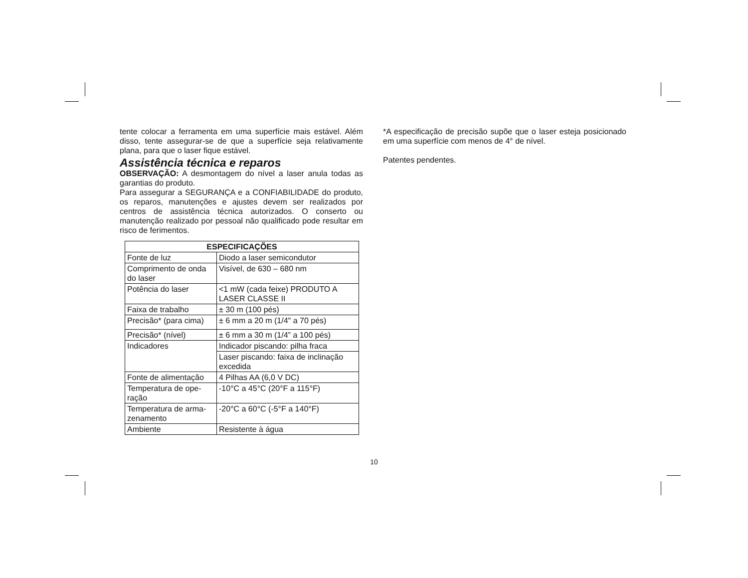tente colocar a ferramenta em uma superfície mais estável. Além disso, tente assegurar-se de que a superfície seja relativamente plana, para que o laser fique estável.
Assistência técnica e reparos
OBSERVAÇÃO: A desmontagem do nível a laser anula todas as garantias do produto.
Para assegurar a SEGURANÇA e a CONFIABILIDADE do produto, os reparos, manutenções e ajustes devem ser realizados por centros de assistência técnica autorizados. O conserto ou manutenção realizado por pessoal não qualificado pode resultar em risco de ferimentos.
| ESPECIFICAÇÕES | |
| --- | --- |
| Fonte de luz | Diodo a laser semicondutor |
| Comprimento de onda do laser | Visível, de 630 – 680 nm |
| Potência do laser | <1 mW (cada feixe) PRODUTO A LASER CLASSE II |
| Faixa de trabalho | ± 30 m (100 pés) |
| Precisão* (para cima) | ± 6 mm a 20 m (1/4" a 70 pés) |
| Precisão* (nível) | ± 6 mm a 30 m (1/4” a 100 pés) |
| Indicadores | Indicador piscando: pilha fraca |
| | Laser piscando: faixa de inclinação excedida |
| Fonte de alimentação | 4 Pilhas AA (6,0 V DC) |
| Temperatura de ope-ração | -10°C a 45°C (20°F a 115°F) |
| Temperatura de arma-zenamento | -20°C a 60°C (-5°F a 140°F) |
| Ambiente | Resistente à água |
*A especificação de precisão supõe que o laser esteja posicionado em uma superfície com menos de 4° de nível.
Patentes pendentes.
10